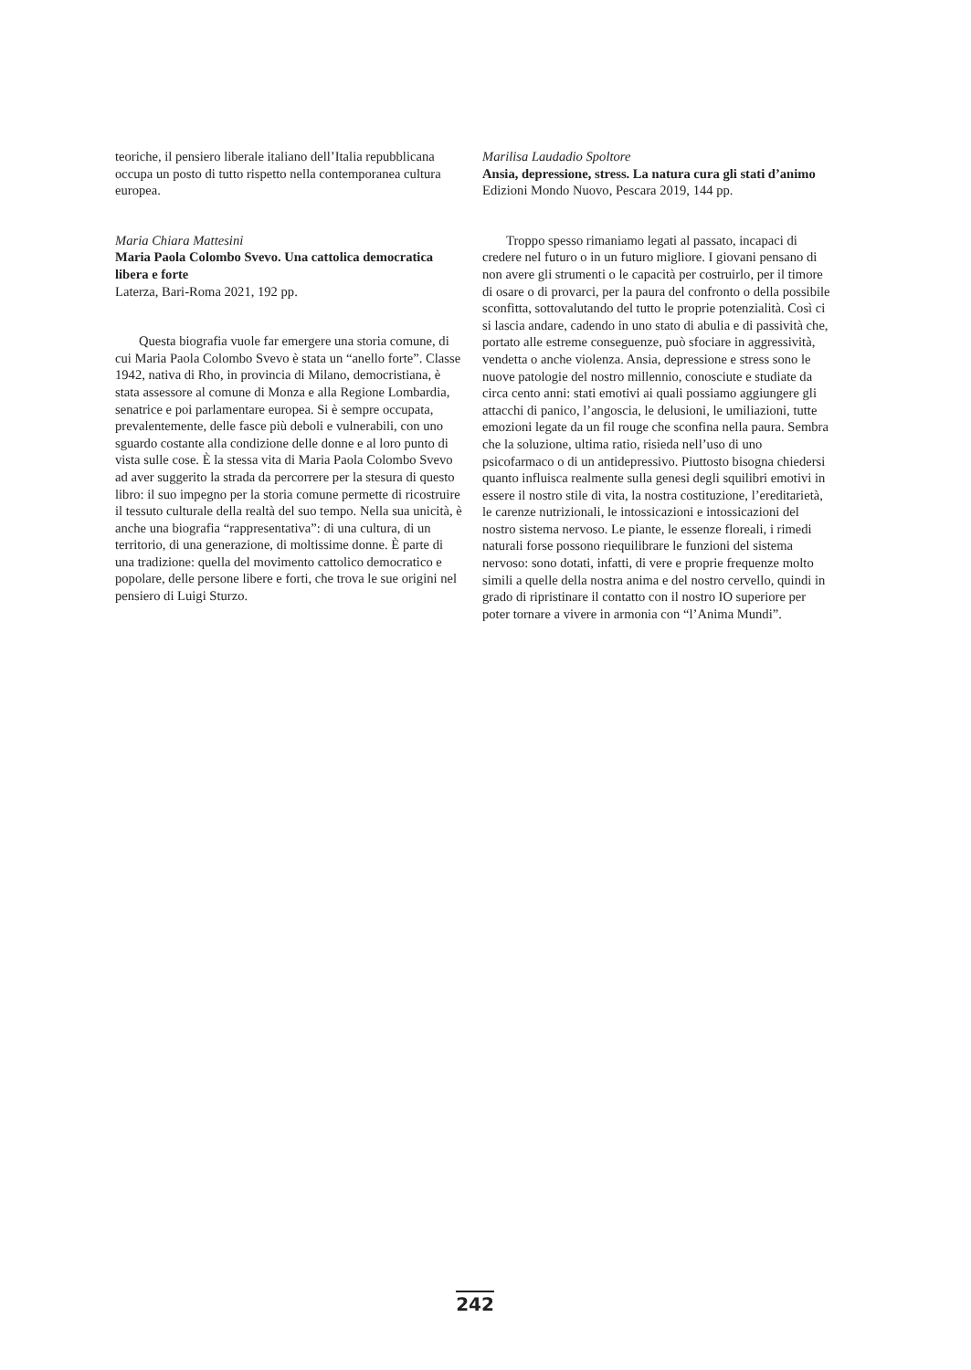teoriche, il pensiero liberale italiano dell’Italia repubblicana occupa un posto di tutto rispetto nella contemporanea cultura europea.
Maria Chiara Mattesini
Maria Paola Colombo Svevo. Una cattolica democratica libera e forte
Laterza, Bari-Roma 2021, 192 pp.
Questa biografia vuole far emergere una storia comune, di cui Maria Paola Colombo Svevo è stata un “anello forte”. Classe 1942, nativa di Rho, in provincia di Milano, democristiana, è stata assessore al comune di Monza e alla Regione Lombardia, senatrice e poi parlamentare europea. Si è sempre occupata, prevalentemente, delle fasce più deboli e vulnerabili, con uno sguardo costante alla condizione delle donne e al loro punto di vista sulle cose. È la stessa vita di Maria Paola Colombo Svevo ad aver suggerito la strada da percorrere per la stesura di questo libro: il suo impegno per la storia comune permette di ricostruire il tessuto culturale della realtà del suo tempo. Nella sua unicità, è anche una biografia “rappresentativa”: di una cultura, di un territorio, di una generazione, di moltissime donne. È parte di una tradizione: quella del movimento cattolico democratico e popolare, delle persone libere e forti, che trova le sue origini nel pensiero di Luigi Sturzo.
Marilisa Laudadio Spoltore
Ansia, depressione, stress. La natura cura gli stati d’animo
Edizioni Mondo Nuovo, Pescara 2019, 144 pp.
Troppo spesso rimaniamo legati al passato, incapaci di credere nel futuro o in un futuro migliore. I giovani pensano di non avere gli strumenti o le capacità per costruirlo, per il timore di osare o di provarci, per la paura del confronto o della possibile sconfitta, sottovalutando del tutto le proprie potenzialità. Così ci si lascia andare, cadendo in uno stato di abulia e di passività che, portato alle estreme conseguenze, può sfociare in aggressività, vendetta o anche violenza. Ansia, depressione e stress sono le nuove patologie del nostro millennio, conosciute e studiate da circa cento anni: stati emotivi ai quali possiamo aggiungere gli attacchi di panico, l’angoscia, le delusioni, le umiliazioni, tutte emozioni legate da un fil rouge che sconfina nella paura. Sembra che la soluzione, ultima ratio, risieda nell’uso di uno psicofarmaco o di un antidepressivo. Piuttosto bisogna chiedersi quanto influisca realmente sulla genesi degli squilibri emotivi in essere il nostro stile di vita, la nostra costituzione, l’ereditarietà, le carenze nutrizionali, le intossicazioni e intossicazioni del nostro sistema nervoso. Le piante, le essenze floreali, i rimedi naturali forse possono riequilibrare le funzioni del sistema nervoso: sono dotati, infatti, di vere e proprie frequenze molto simili a quelle della nostra anima e del nostro cervello, quindi in grado di ripristinare il contatto con il nostro IO superiore per poter tornare a vivere in armonia con “l’Anima Mundi”.
242